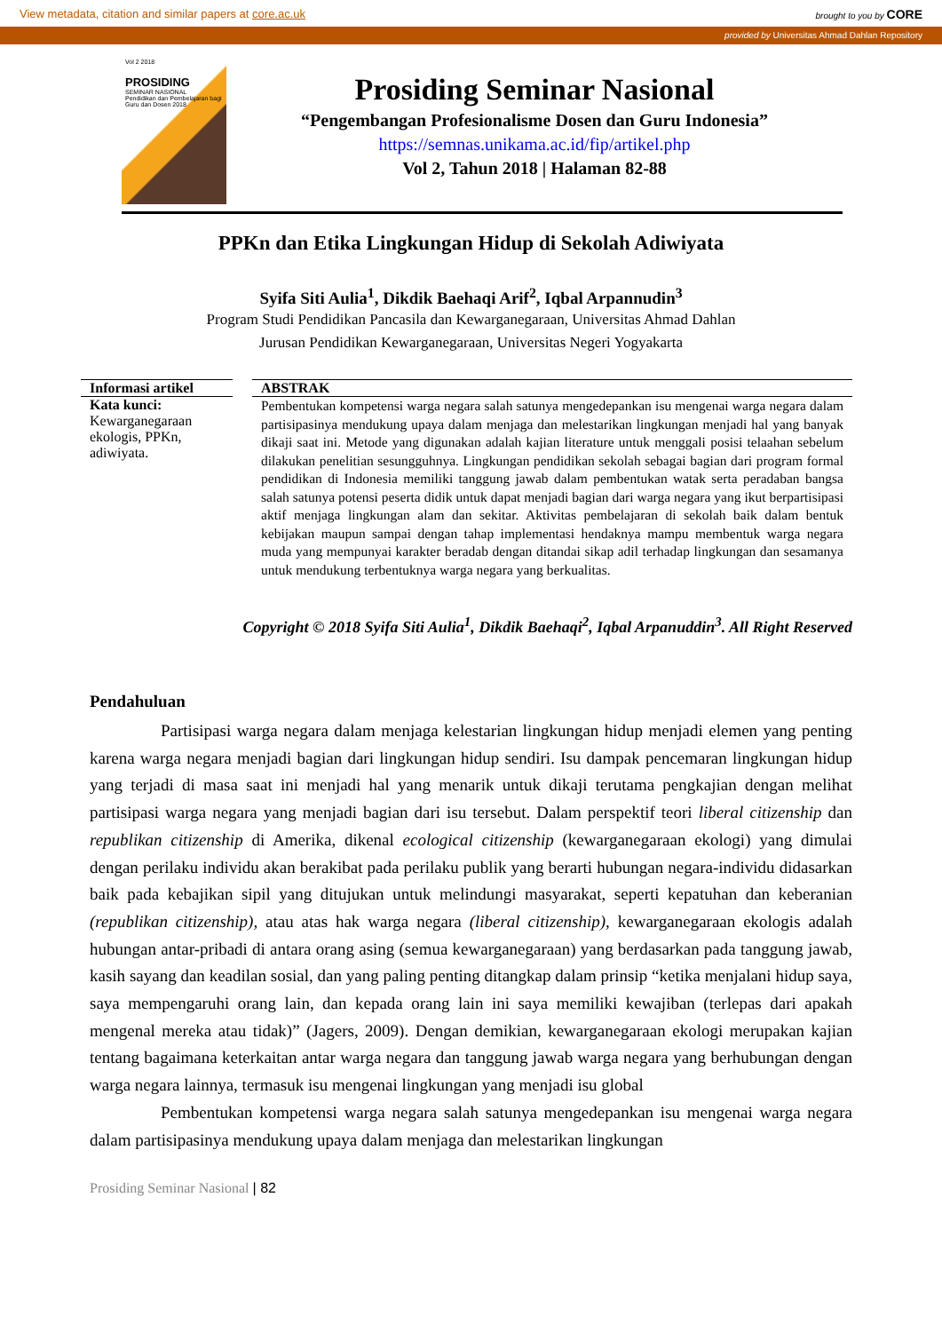View metadata, citation and similar papers at core.ac.uk
brought to you by CORE
provided by Universitas Ahmad Dahlan Repository
Vol 2 2018
PROSIDING
SEMINAR NASIONAL
Pendidikan dan Pembelajaran bagi Guru dan Dosen 2018
Prosiding Seminar Nasional
“Pengembangan Profesionalisme Dosen dan Guru Indonesia”
https://semnas.unikama.ac.id/fip/artikel.php
Vol 2, Tahun 2018 | Halaman 82-88
PPKn dan Etika Lingkungan Hidup di Sekolah Adiwiyata
Syifa Siti Aulia<sup>1</sup>, Dikdik Baehaqi Arif<sup>2</sup>, Iqbal Arpannudin<sup>3</sup>
Program Studi Pendidikan Pancasila dan Kewarganegaraan, Universitas Ahmad Dahlan
Jurusan Pendidikan Kewarganegaraan, Universitas Negeri Yogyakarta
Informasi artikel
Kata kunci:
Kewarganegaraan ekologis, PPKn, adiwiyata.
ABSTRAK
Pembentukan kompetensi warga negara salah satunya mengedepankan isu mengenai warga negara dalam partisipasinya mendukung upaya dalam menjaga dan melestarikan lingkungan menjadi hal yang banyak dikaji saat ini. Metode yang digunakan adalah kajian literature untuk menggali posisi telaahan sebelum dilakukan penelitian sesungguhnya. Lingkungan pendidikan sekolah sebagai bagian dari program formal pendidikan di Indonesia memiliki tanggung jawab dalam pembentukan watak serta peradaban bangsa salah satunya potensi peserta didik untuk dapat menjadi bagian dari warga negara yang ikut berpartisipasi aktif menjaga lingkungan alam dan sekitar. Aktivitas pembelajaran di sekolah baik dalam bentuk kebijakan maupun sampai dengan tahap implementasi hendaknya mampu membentuk warga negara muda yang mempunyai karakter beradab dengan ditandai sikap adil terhadap lingkungan dan sesamanya untuk mendukung terbentuknya warga negara yang berkualitas.
Copyright © 2018 Syifa Siti Aulia<sup>1</sup>, Dikdik Baehaqi<sup>2</sup>, Iqbal Arpanuddin<sup>3</sup>. All Right Reserved
Pendahuluan
Partisipasi warga negara dalam menjaga kelestarian lingkungan hidup menjadi elemen yang penting karena warga negara menjadi bagian dari lingkungan hidup sendiri. Isu dampak pencemaran lingkungan hidup yang terjadi di masa saat ini menjadi hal yang menarik untuk dikaji terutama pengkajian dengan melihat partisipasi warga negara yang menjadi bagian dari isu tersebut. Dalam perspektif teori liberal citizenship dan republikan citizenship di Amerika, dikenal ecological citizenship (kewarganegaraan ekologi) yang dimulai dengan perilaku individu akan berakibat pada perilaku publik yang berarti hubungan negara-individu didasarkan baik pada kebajikan sipil yang ditujukan untuk melindungi masyarakat, seperti kepatuhan dan keberanian (republikan citizenship), atau atas hak warga negara (liberal citizenship), kewarganegaraan ekologis adalah hubungan antar-pribadi di antara orang asing (semua kewarganegaraan) yang berdasarkan pada tanggung jawab, kasih sayang dan keadilan sosial, dan yang paling penting ditangkap dalam prinsip “ketika menjalani hidup saya, saya mempengaruhi orang lain, dan kepada orang lain ini saya memiliki kewajiban (terlepas dari apakah mengenal mereka atau tidak)” (Jagers, 2009). Dengan demikian, kewarganegaraan ekologi merupakan kajian tentang bagaimana keterkaitan antar warga negara dan tanggung jawab warga negara yang berhubungan dengan warga negara lainnya, termasuk isu mengenai lingkungan yang menjadi isu global
Pembentukan kompetensi warga negara salah satunya mengedepankan isu mengenai warga negara dalam partisipasinya mendukung upaya dalam menjaga dan melestarikan lingkungan
Prosiding Seminar Nasional | 82